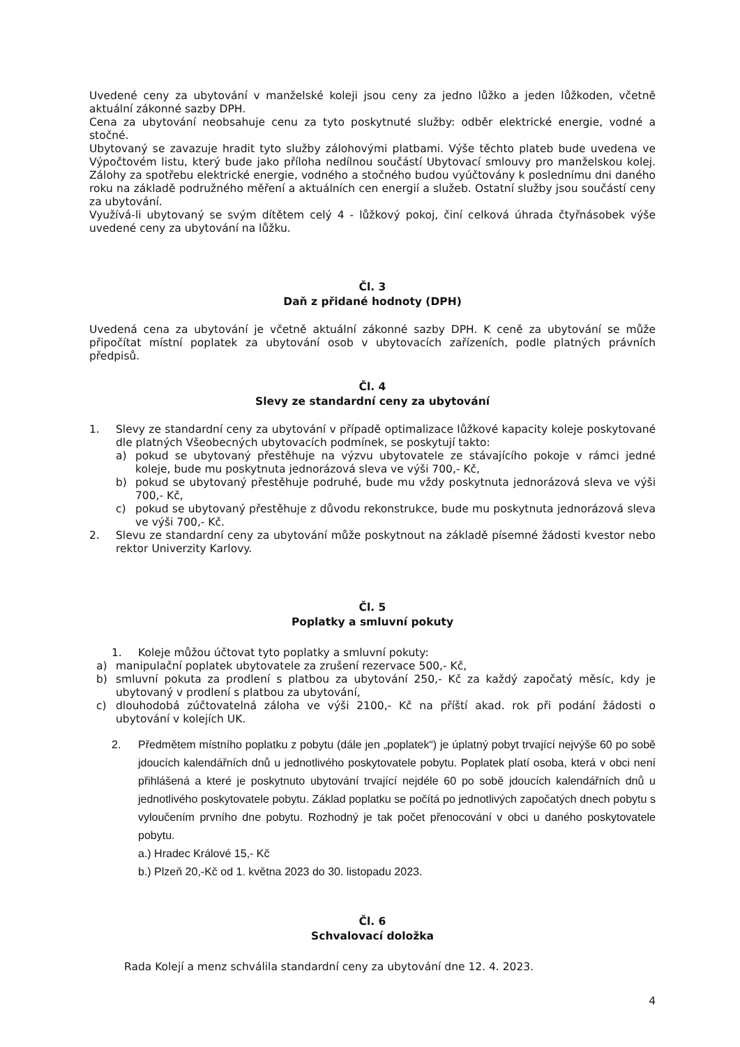Uvedené ceny za ubytování v manželské koleji jsou ceny za jedno lůžko a jeden lůžkoden, včetně aktuální zákonné sazby DPH.
Cena za ubytování neobsahuje cenu za tyto poskytnuté služby: odběr elektrické energie, vodné a stočné.
Ubytovaný se zavazuje hradit tyto služby zálohovými platbami. Výše těchto plateb bude uvedena ve Výpočtovém listu, který bude jako příloha nedílnou součástí Ubytovací smlouvy pro manželskou kolej. Zálohy za spotřebu elektrické energie, vodného a stočného budou vyúčtovány k poslednímu dni daného roku na základě podružného měření a aktuálních cen energií a služeb. Ostatní služby jsou součástí ceny za ubytování.
Využívá-li ubytovaný se svým dítětem celý 4 - lůžkový pokoj, činí celková úhrada čtyřnásobek výše uvedené ceny za ubytování na lůžku.
Čl. 3
Daň z přidané hodnoty (DPH)
Uvedená cena za ubytování je včetně aktuální zákonné sazby DPH. K ceně za ubytování se může připočítat místní poplatek za ubytování osob v ubytovacích zařízeních, podle platných právních předpisů.
Čl. 4
Slevy ze standardní ceny za ubytování
1. Slevy ze standardní ceny za ubytování v případě optimalizace lůžkové kapacity koleje poskytované dle platných Všeobecných ubytovacích podmínek, se poskytují takto:
a) pokud se ubytovaný přestěhuje na výzvu ubytovatele ze stávajícího pokoje v rámci jedné koleje, bude mu poskytnuta jednorázová sleva ve výši 700,- Kč,
b) pokud se ubytovaný přestěhuje podruhé, bude mu vždy poskytnuta jednorázová sleva ve výši 700,- Kč,
c) pokud se ubytovaný přestěhuje z důvodu rekonstrukce, bude mu poskytnuta jednorázová sleva ve výši 700,- Kč.
2. Slevu ze standardní ceny za ubytování může poskytnout na základě písemné žádosti kvestor nebo rektor Univerzity Karlovy.
Čl. 5
Poplatky a smluvní pokuty
1. Koleje můžou účtovat tyto poplatky a smluvní pokuty:
a) manipulační poplatek ubytovatele za zrušení rezervace 500,- Kč,
b) smluvní pokuta za prodlení s platbou za ubytování 250,- Kč za každý započatý měsíc, kdy je ubytovaný v prodlení s platbou za ubytování,
c) dlouhodobá zúčtovatelná záloha ve výši 2100,- Kč na příští akad. rok při podání žádosti o ubytování v kolejích UK.
2. Předmětem místního poplatku z pobytu (dále jen „poplatek“) je úplatný pobyt trvající nejvýše 60 po sobě jdoucích kalendářních dnů u jednotlivého poskytovatele pobytu. Poplatek platí osoba, která v obci není přihlášená a které je poskytnuto ubytování trvající nejdéle 60 po sobě jdoucích kalendářních dnů u jednotlivého poskytovatele pobytu. Základ poplatku se počítá po jednotlivých započatých dnech pobytu s vyloučením prvního dne pobytu. Rozhodný je tak počet přenocování v obci u daného poskytovatele pobytu.
a.) Hradec Králové 15,- Kč
b.) Plzeň 20,-Kč od 1. května 2023 do 30. listopadu 2023.
Čl. 6
Schvalovací doložka
Rada Kolejí a menz schválila standardní ceny za ubytování dne 12. 4. 2023.
4